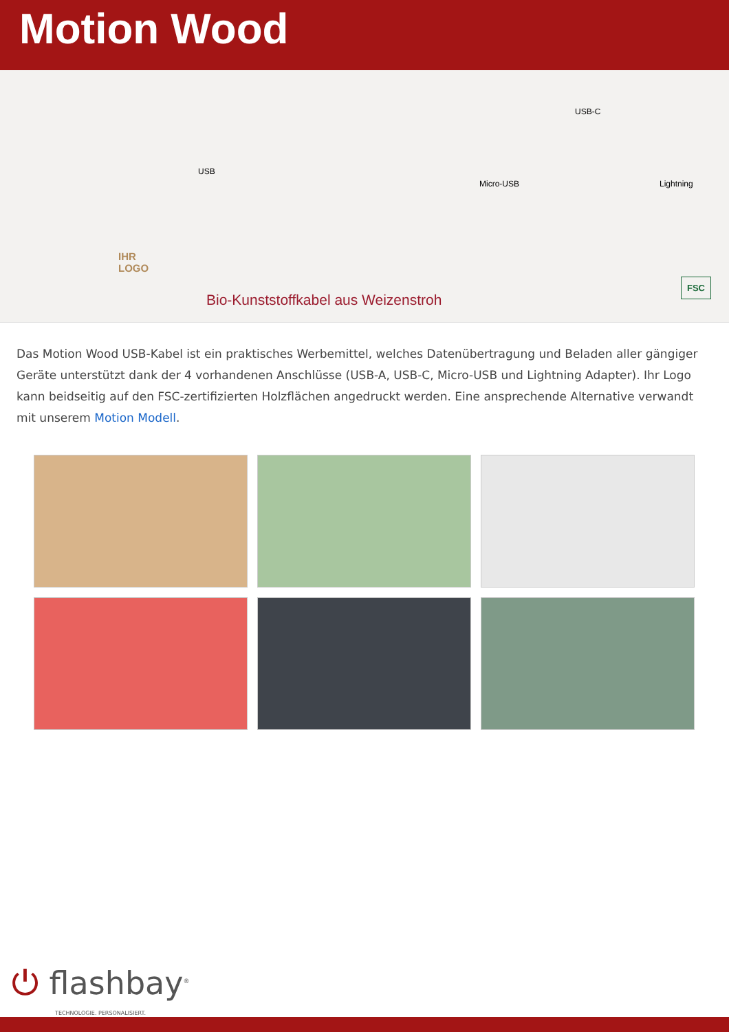Motion Wood
USB
IHR
LOGO
USB-C
Micro-USB Lightning
Bio-Kunststoffkabel aus Weizenstroh
FSC
Das Motion Wood USB-Kabel ist ein praktisches Werbemittel, welches Datenübertragung und Beladen aller gängiger Geräte unterstützt dank der 4 vorhandenen Anschlüsse (USB-A, USB-C, Micro-USB und Lightning Adapter). Ihr Logo kann beidseitig auf den FSC-zertifizierten Holzflächen angedruckt werden. Eine ansprechende Alternative verwandt mit unserem Motion Modell.
⏻ flashbay<sup>®</sup>
TECHNOLOGIE. PERSONALISIERT.